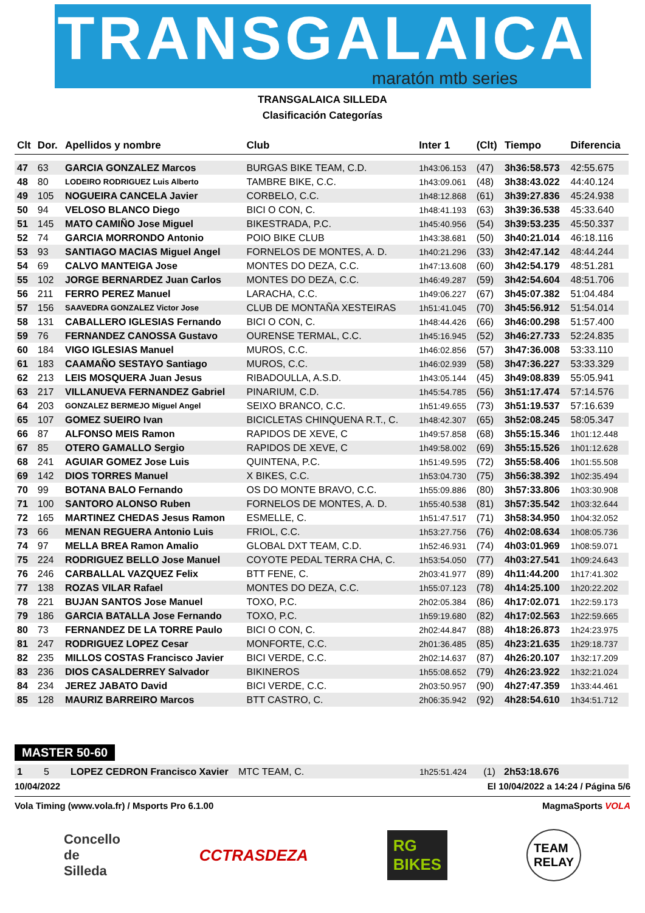TRANSGALAICA
maratón mtb series
TRANSGALAICA SILLEDA
Clasificación Categorías
| Clt | Dor. | Apellidos y nombre | Club | Inter 1 | (Clt) | Tiempo | Diferencia |
| --- | --- | --- | --- | --- | --- | --- | --- |
| 47 | 63 | GARCIA GONZALEZ Marcos | BURGAS BIKE TEAM, C.D. | 1h43:06.153 | (47) | 3h36:58.573 | 42:55.675 |
| 48 | 80 | LODEIRO RODRIGUEZ Luis Alberto | TAMBRE BIKE, C.C. | 1h43:09.061 | (48) | 3h38:43.022 | 44:40.124 |
| 49 | 105 | NOGUEIRA CANCELA Javier | CORBELO, C.C. | 1h48:12.868 | (61) | 3h39:27.836 | 45:24.938 |
| 50 | 94 | VELOSO BLANCO Diego | BICI O CON, C. | 1h48:41.193 | (63) | 3h39:36.538 | 45:33.640 |
| 51 | 145 | MATO CAMIÑO Jose Miguel | BIKESTRADA, P.C. | 1h45:40.956 | (54) | 3h39:53.235 | 45:50.337 |
| 52 | 74 | GARCIA MORRONDO Antonio | POIO BIKE CLUB | 1h43:38.681 | (50) | 3h40:21.014 | 46:18.116 |
| 53 | 93 | SANTIAGO MACIAS Miguel Angel | FORNELOS DE MONTES, A. D. | 1h40:21.296 | (33) | 3h42:47.142 | 48:44.244 |
| 54 | 69 | CALVO MANTEIGA Jose | MONTES DO DEZA, C.C. | 1h47:13.608 | (60) | 3h42:54.179 | 48:51.281 |
| 55 | 102 | JORGE BERNARDEZ Juan Carlos | MONTES DO DEZA, C.C. | 1h46:49.287 | (59) | 3h42:54.604 | 48:51.706 |
| 56 | 211 | FERRO PEREZ Manuel | LARACHA, C.C. | 1h49:06.227 | (67) | 3h45:07.382 | 51:04.484 |
| 57 | 156 | SAAVEDRA GONZALEZ Victor Jose | CLUB DE MONTAÑA XESTEIRAS | 1h51:41.045 | (70) | 3h45:56.912 | 51:54.014 |
| 58 | 131 | CABALLERO IGLESIAS Fernando | BICI O CON, C. | 1h48:44.426 | (66) | 3h46:00.298 | 51:57.400 |
| 59 | 76 | FERNANDEZ CANOSSA Gustavo | OURENSE TERMAL, C.C. | 1h45:16.945 | (52) | 3h46:27.733 | 52:24.835 |
| 60 | 184 | VIGO IGLESIAS Manuel | MUROS, C.C. | 1h46:02.856 | (57) | 3h47:36.008 | 53:33.110 |
| 61 | 183 | CAAMAÑO SESTAYO Santiago | MUROS, C.C. | 1h46:02.939 | (58) | 3h47:36.227 | 53:33.329 |
| 62 | 213 | LEIS MOSQUERA Juan Jesus | RIBADOULLA, A.S.D. | 1h43:05.144 | (45) | 3h49:08.839 | 55:05.941 |
| 63 | 217 | VILLANUEVA FERNANDEZ Gabriel | PINARIUM, C.D. | 1h45:54.785 | (56) | 3h51:17.474 | 57:14.576 |
| 64 | 203 | GONZALEZ BERMEJO Miguel Angel | SEIXO BRANCO, C.C. | 1h51:49.655 | (73) | 3h51:19.537 | 57:16.639 |
| 65 | 107 | GOMEZ SUEIRO Ivan | BICICLETAS CHINQUENA R.T., C. | 1h48:42.307 | (65) | 3h52:08.245 | 58:05.347 |
| 66 | 87 | ALFONSO MEIS Ramon | RAPIDOS DE XEVE, C | 1h49:57.858 | (68) | 3h55:15.346 | 1h01:12.448 |
| 67 | 85 | OTERO GAMALLO Sergio | RAPIDOS DE XEVE, C | 1h49:58.002 | (69) | 3h55:15.526 | 1h01:12.628 |
| 68 | 241 | AGUIAR GOMEZ Jose Luis | QUINTENA, P.C. | 1h51:49.595 | (72) | 3h55:58.406 | 1h01:55.508 |
| 69 | 142 | DIOS TORRES Manuel | X BIKES, C.C. | 1h53:04.730 | (75) | 3h56:38.392 | 1h02:35.494 |
| 70 | 99 | BOTANA BALO Fernando | OS DO MONTE BRAVO, C.C. | 1h55:09.886 | (80) | 3h57:33.806 | 1h03:30.908 |
| 71 | 100 | SANTORO ALONSO Ruben | FORNELOS DE MONTES, A. D. | 1h55:40.538 | (81) | 3h57:35.542 | 1h03:32.644 |
| 72 | 165 | MARTINEZ CHEDAS Jesus Ramon | ESMELLE, C. | 1h51:47.517 | (71) | 3h58:34.950 | 1h04:32.052 |
| 73 | 66 | MENAN REGUERA Antonio Luis | FRIOL, C.C. | 1h53:27.756 | (76) | 4h02:08.634 | 1h08:05.736 |
| 74 | 97 | MELLA BREA Ramon Amalio | GLOBAL DXT TEAM, C.D. | 1h52:46.931 | (74) | 4h03:01.969 | 1h08:59.071 |
| 75 | 224 | RODRIGUEZ BELLO Jose Manuel | COYOTE PEDAL TERRA CHA, C. | 1h53:54.050 | (77) | 4h03:27.541 | 1h09:24.643 |
| 76 | 246 | CARBALLAL VAZQUEZ Felix | BTT FENE, C. | 2h03:41.977 | (89) | 4h11:44.200 | 1h17:41.302 |
| 77 | 138 | ROZAS VILAR Rafael | MONTES DO DEZA, C.C. | 1h55:07.123 | (78) | 4h14:25.100 | 1h20:22.202 |
| 78 | 221 | BUJAN SANTOS Jose Manuel | TOXO, P.C. | 2h02:05.384 | (86) | 4h17:02.071 | 1h22:59.173 |
| 79 | 186 | GARCIA BATALLA Jose Fernando | TOXO, P.C. | 1h59:19.680 | (82) | 4h17:02.563 | 1h22:59.665 |
| 80 | 73 | FERNANDEZ DE LA TORRE Paulo | BICI O CON, C. | 2h02:44.847 | (88) | 4h18:26.873 | 1h24:23.975 |
| 81 | 247 | RODRIGUEZ LOPEZ Cesar | MONFORTE, C.C. | 2h01:36.485 | (85) | 4h23:21.635 | 1h29:18.737 |
| 82 | 235 | MILLOS COSTAS Francisco Javier | BICI VERDE, C.C. | 2h02:14.637 | (87) | 4h26:20.107 | 1h32:17.209 |
| 83 | 236 | DIOS CASALDERREY Salvador | BIKINEROS | 1h55:08.652 | (79) | 4h26:23.922 | 1h32:21.024 |
| 84 | 234 | JEREZ JABATO David | BICI VERDE, C.C. | 2h03:50.957 | (90) | 4h27:47.359 | 1h33:44.461 |
| 85 | 128 | MAURIZ BARREIRO Marcos | BTT CASTRO, C. | 2h06:35.942 | (92) | 4h28:54.610 | 1h34:51.712 |
MASTER 50-60
| 1 | 5 | LOPEZ CEDRON Francisco Xavier | MTC TEAM, C. | 1h25:51.424 | (1) | 2h53:18.676 | |
10/04/2022 El 10/04/2022 a 14:24 / Página 5/6
Vola Timing (www.vola.fr) / Msports Pro 6.1.00 MagmaSports VOLA
Concello
de
Silleda CCTRASDEZA RG
BIKES TEAM
RELAY